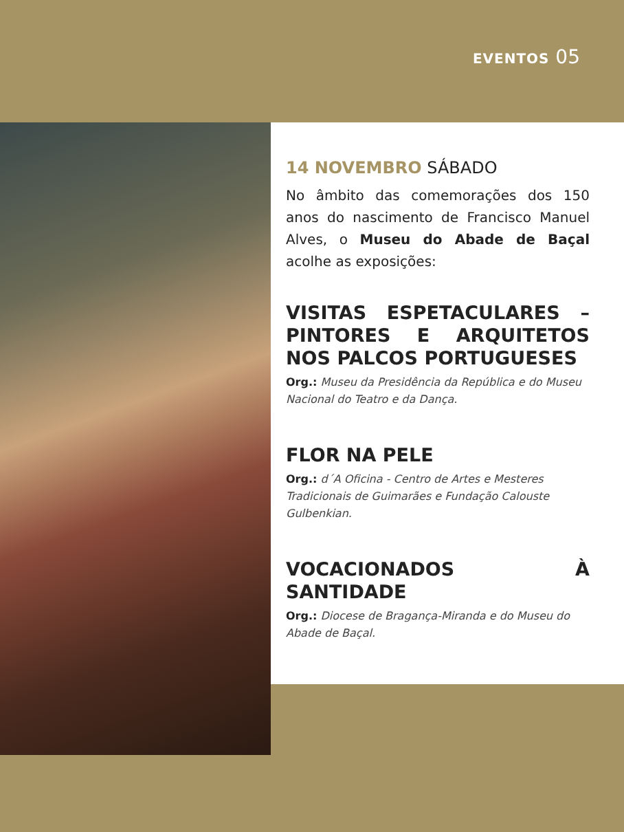EVENTOS 05
14 NOVEMBRO SÁBADO
No âmbito das comemorações dos 150 anos do nascimento de Francisco Manuel Alves, o Museu do Abade de Baçal acolhe as exposições:
VISITAS ESPETACULARES – PINTORES E ARQUITETOS NOS PALCOS PORTUGUESES
Org.: Museu da Presidência da República e do Museu Nacional do Teatro e da Dança.
FLOR NA PELE
Org.: d´A Oficina - Centro de Artes e Mesteres Tradicionais de Guimarães e Fundação Calouste Gulbenkian.
VOCACIONADOS À SANTIDADE
Org.: Diocese de Bragança-Miranda e do Museu do Abade de Baçal.